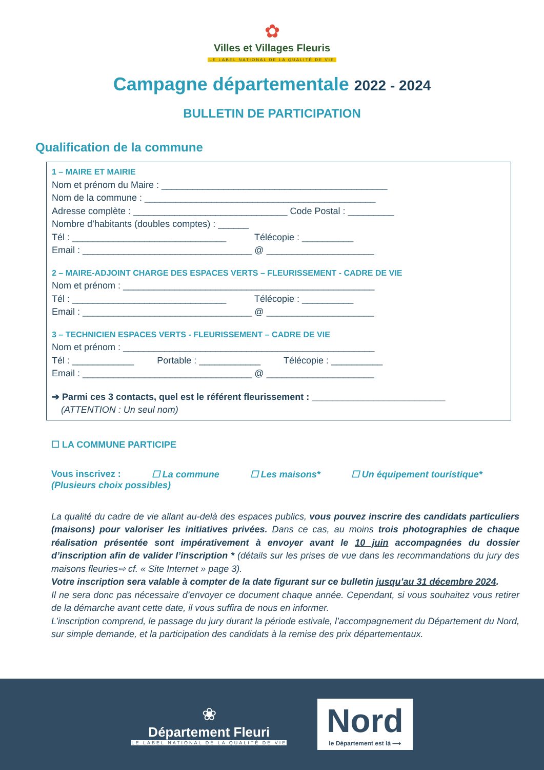✿
Villes et Villages Fleuris
LE LABEL NATIONAL DE LA QUALITÉ DE VIE
Campagne départementale 2022 - 2024
BULLETIN DE PARTICIPATION
Qualification de la commune
1 – MAIRE ET MAIRIE
Nom et prénom du Maire : ____________________________________________
Nom de la commune : _____________________________________________
Adresse complète : ______________________________ Code Postal : _________
Nombre d’habitants (doubles comptes) : ______
Tél : ______________________________ Télécopie : __________
Email : _________________________________ @ _____________________
2 – MAIRE-ADJOINT CHARGE DES ESPACES VERTS – FLEURISSEMENT - CADRE DE VIE
Nom et prénom : _________________________________________________
Tél : ______________________________ Télécopie : __________
Email : _________________________________ @ _____________________
3 – TECHNICIEN ESPACES VERTS - FLEURISSEMENT – CADRE DE VIE
Nom et prénom : _________________________________________________
Tél : ____________ Portable : ____________ Télécopie : __________
Email : _________________________________ @ _____________________
➔ Parmi ces 3 contacts, quel est le référent fleurissement : __________________________
(ATTENTION : Un seul nom)
☐ LA COMMUNE PARTICIPE
Vous inscrivez : ☐ La commune ☐ Les maisons* ☐ Un équipement touristique*
(Plusieurs choix possibles)
La qualité du cadre de vie allant au-delà des espaces publics, vous pouvez inscrire des candidats particuliers (maisons) pour valoriser les initiatives privées. Dans ce cas, au moins trois photographies de chaque réalisation présentée sont impérativement à envoyer avant le 10 juin accompagnées du dossier d’inscription afin de valider l’inscription * (détails sur les prises de vue dans les recommandations du jury des maisons fleuries⇨ cf. « Site Internet » page 3).
Votre inscription sera valable à compter de la date figurant sur ce bulletin jusqu’au 31 décembre 2024.
Il ne sera donc pas nécessaire d’envoyer ce document chaque année. Cependant, si vous souhaitez vous retirer de la démarche avant cette date, il vous suffira de nous en informer.
L’inscription comprend, le passage du jury durant la période estivale, l’accompagnement du Département du Nord, sur simple demande, et la participation des candidats à la remise des prix départementaux.
❀
Département Fleuri
LE LABEL NATIONAL DE LA QUALITÉ DE VIE
Nord
le Département est là ⟶